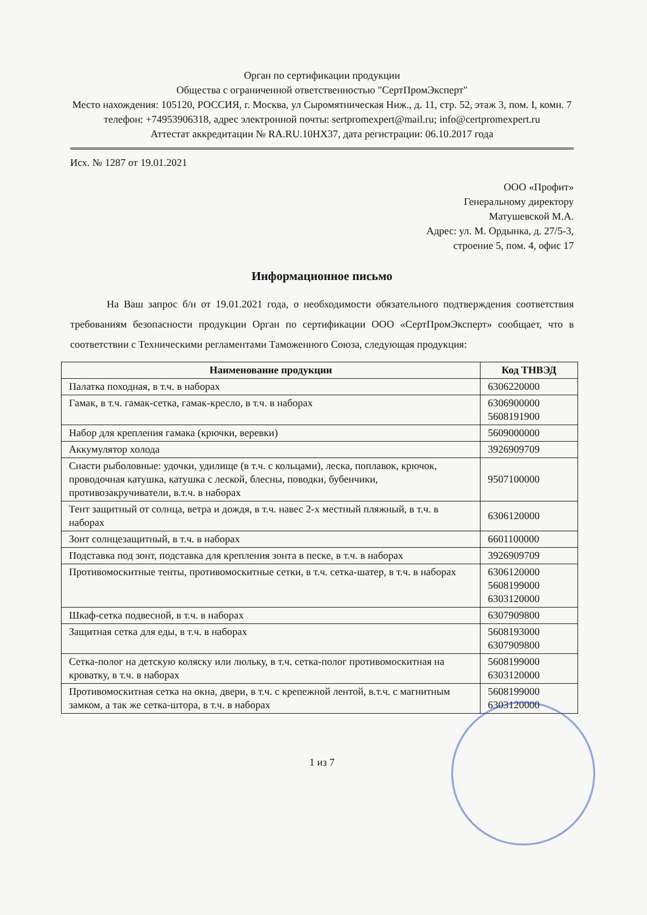Орган по сертификации продукции
Общества с ограниченной ответственностью "СертПромЭксперт"
Место нахождения: 105120, РОССИЯ, г. Москва, ул Сыромятническая Ниж., д. 11, стр. 52, этаж 3, пом. I, комн. 7
телефон: +74953906318, адрес электронной почты: sertpromexpert@mail.ru; info@certpromexpert.ru
Аттестат аккредитации № RA.RU.10HX37, дата регистрации: 06.10.2017 года
Исх. № 1287 от 19.01.2021
ООО «Профит»
Генеральному директору
Матушевской М.А.
Адрес: ул. М. Ордынка, д. 27/5-3,
строение 5, пом. 4, офис 17
Информационное письмо
На Ваш запрос б/н от 19.01.2021 года, о необходимости обязательного подтверждения соответствия требованиям безопасности продукции Орган по сертификации ООО «СертПромЭксперт» сообщает, что в соответствии с Техническими регламентами Таможенного Союза, следующая продукция:
| Наименование продукции | Код ТНВЭД |
| --- | --- |
| Палатка походная, в т.ч. в наборах | 6306220000 |
| Гамак, в т.ч. гамак-сетка, гамак-кресло, в т.ч. в наборах | 6306900000 5608191900 |
| Набор для крепления гамака (крючки, веревки) | 5609000000 |
| Аккумулятор холода | 3926909709 |
| Снасти рыболовные: удочки, удилище (в т.ч. с кольцами), леска, поплавок, крючок, проводочная катушка, катушка с леской, блесны, поводки, бубенчики, противозакручиватели, в.т.ч. в наборах | 9507100000 |
| Тент защитный от солнца, ветра и дождя, в т.ч. навес 2-х местный пляжный, в т.ч. в наборах | 6306120000 |
| Зонт солнцезащитный, в т.ч. в наборах | 6601100000 |
| Подставка под зонт, подставка для крепления зонта в песке, в т.ч. в наборах | 3926909709 |
| Противомоскитные тенты, противомоскитные сетки, в т.ч. сетка-шатер, в т.ч. в наборах | 6306120000 5608199000 6303120000 |
| Шкаф-сетка подвесной, в т.ч. в наборах | 6307909800 |
| Защитная сетка для еды, в т.ч. в наборах | 5608193000 6307909800 |
| Сетка-полог на детскую коляску или люльку, в т.ч. сетка-полог противомоскитная на кроватку, в т.ч. в наборах | 5608199000 6303120000 |
| Противомоскитная сетка на окна, двери, в т.ч. с крепежной лентой, в.т.ч. с магнитным замком, а так же сетка-штора, в т.ч. в наборах | 5608199000 6303120000 |
1 из 7